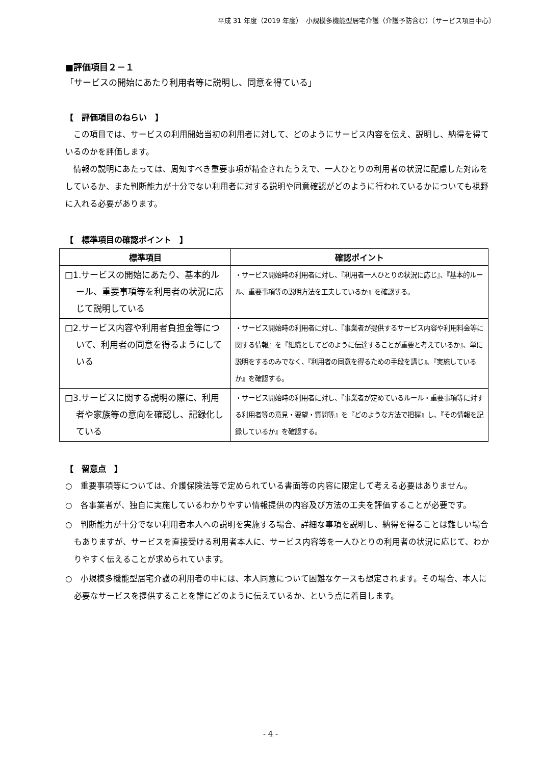平成 31 年度（2019 年度）　小規模多機能型居宅介護（介護予防含む）〔サービス項目中心〕
■評価項目２－１
「サービスの開始にあたり利用者等に説明し、同意を得ている」
【　評価項目のねらい　】
この項目では、サービスの利用開始当初の利用者に対して、どのようにサービス内容を伝え、説明し、納得を得ているのかを評価します。
情報の説明にあたっては、周知すべき重要事項が精査されたうえで、一人ひとりの利用者の状況に配慮した対応をしているか、また判断能力が十分でない利用者に対する説明や同意確認がどのように行われているかについても視野に入れる必要があります。
【　標準項目の確認ポイント　】
| 標準項目 | 確認ポイント |
| --- | --- |
| □1.サービスの開始にあたり、基本的ルール、重要事項等を利用者の状況に応じて説明している | ・サービス開始時の利用者に対し、『利用者一人ひとりの状況に応じ』、『基本的ルール、重要事項等の説明方法を工夫しているか』を確認する。 |
| □2.サービス内容や利用者負担金等について、利用者の同意を得るようにしている | ・サービス開始時の利用者に対し、『事業者が提供するサービス内容や利用料金等に関する情報』を『組織としてどのように伝達することが重要と考えているか』、単に説明をするのみでなく、『利用者の同意を得るための手段を講じ』、『実施しているか』を確認する。 |
| □3.サービスに関する説明の際に、利用者や家族等の意向を確認し、記録化している | ・サービス開始時の利用者に対し、『事業者が定めているルール・重要事項等に対する利用者等の意見・要望・質問等』を『どのような方法で把握』し、『その情報を記録しているか』を確認する。 |
【　留意点　】
○　重要事項等については、介護保険法等で定められている書面等の内容に限定して考える必要はありません。
○　各事業者が、独自に実施しているわかりやすい情報提供の内容及び方法の工夫を評価することが必要です。
○　判断能力が十分でない利用者本人への説明を実施する場合、詳細な事項を説明し、納得を得ることは難しい場合もありますが、サービスを直接受ける利用者本人に、サービス内容等を一人ひとりの利用者の状況に応じて、わかりやすく伝えることが求められています。
○　小規模多機能型居宅介護の利用者の中には、本人同意について困難なケースも想定されます。その場合、本人に必要なサービスを提供することを誰にどのように伝えているか、という点に着目します。
- 4 -